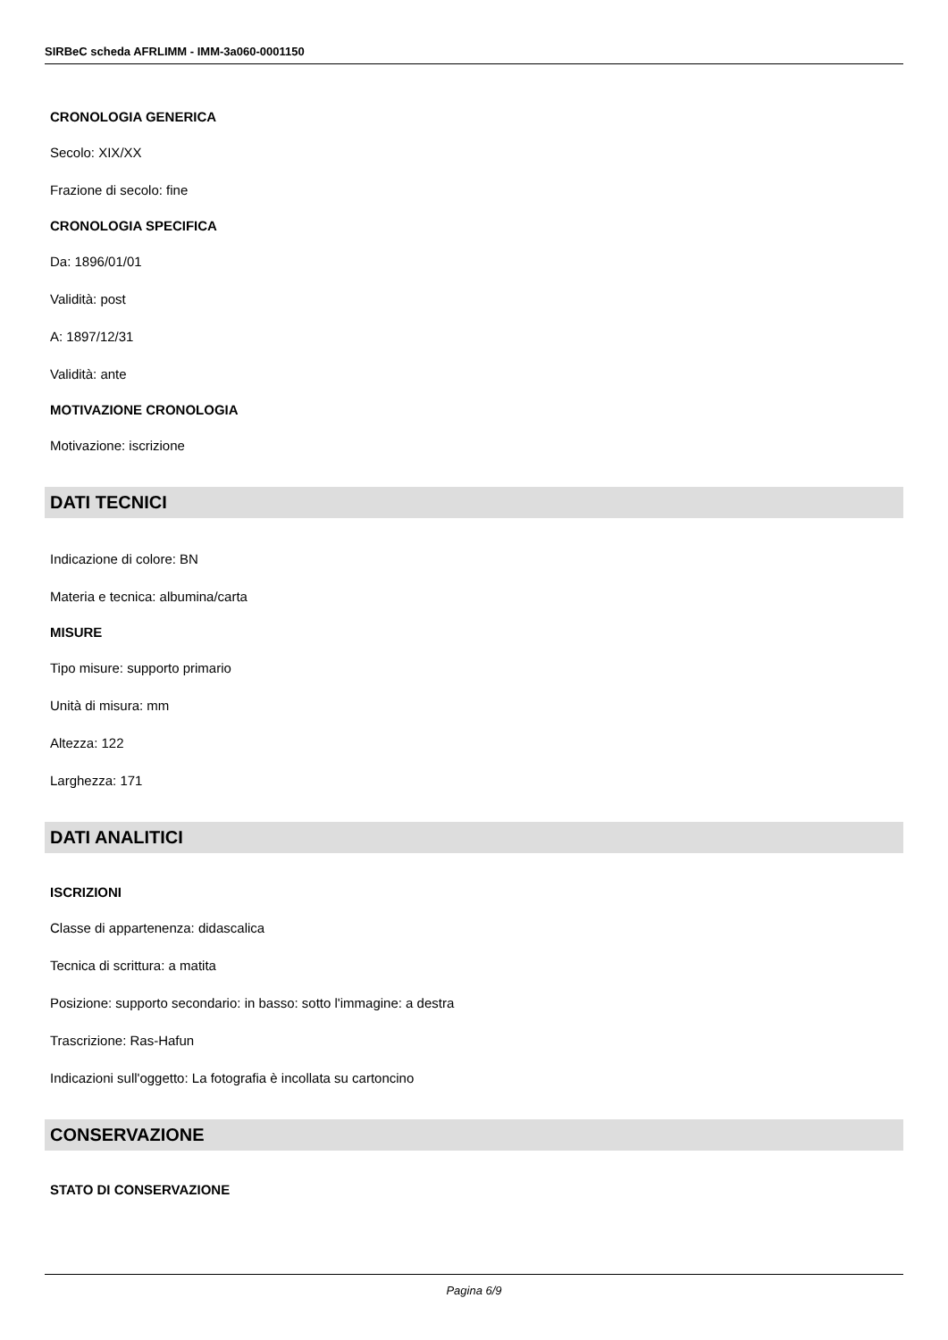SIRBeC scheda AFRLIMM - IMM-3a060-0001150
CRONOLOGIA GENERICA
Secolo: XIX/XX
Frazione di secolo: fine
CRONOLOGIA SPECIFICA
Da: 1896/01/01
Validità: post
A: 1897/12/31
Validità: ante
MOTIVAZIONE CRONOLOGIA
Motivazione: iscrizione
DATI TECNICI
Indicazione di colore: BN
Materia e tecnica: albumina/carta
MISURE
Tipo misure: supporto primario
Unità di misura: mm
Altezza: 122
Larghezza: 171
DATI ANALITICI
ISCRIZIONI
Classe di appartenenza: didascalica
Tecnica di scrittura: a matita
Posizione: supporto secondario: in basso: sotto l'immagine: a destra
Trascrizione: Ras-Hafun
Indicazioni sull'oggetto: La fotografia è incollata su cartoncino
CONSERVAZIONE
STATO DI CONSERVAZIONE
Pagina 6/9